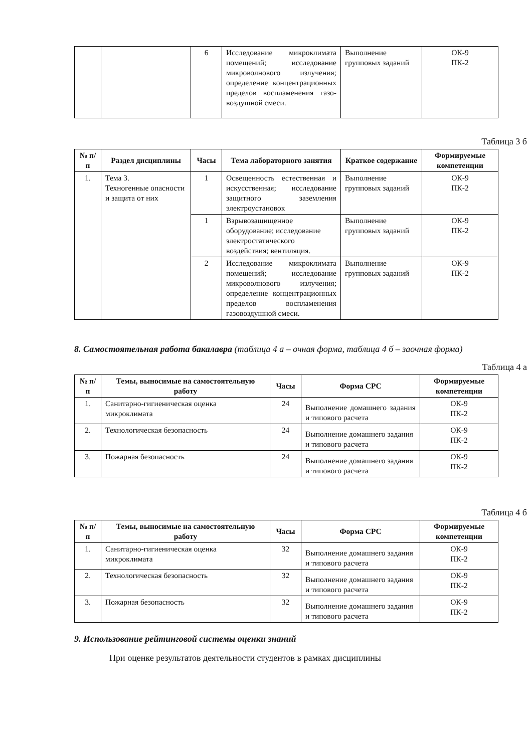| | | 6 | Исследование микроклимата помещений; исследование микроволнового излучения; определение концентрационных пределов воспламенения газо-воздушной смеси. | Выполнение групповых заданий | ОК-9 ПК-2 |
Таблица 3 б
| № п/п | Раздел дисциплины | Часы | Тема лабораторного занятия | Краткое содержание | Формируемые компетенции |
| --- | --- | --- | --- | --- | --- |
| 1. | Тема 3. Техногенные опасности и защита от них | 1 | Освещенность естественная и искусственная; исследование защитного заземления электроустановок | Выполнение групповых заданий | ОК-9 ПК-2 |
| | | 1 | Взрывозащищенное оборудование; исследование электростатического воздействия; вентиляция. | Выполнение групповых заданий | ОК-9 ПК-2 |
| | | 2 | Исследование микроклимата помещений; исследование микроволнового излучения; определение концентрационных пределов воспламенения газовоздушной смеси. | Выполнение групповых заданий | ОК-9 ПК-2 |
8. Самостоятельная работа бакалавра (таблица 4 а – очная форма, таблица 4 б – заочная форма)
Таблица 4 а
| № п/п | Темы, выносимые на самостоятельную работу | Часы | Форма СРС | Формируемые компетенции |
| --- | --- | --- | --- | --- |
| 1. | Санитарно-гигиеническая оценка микроклимата | 24 | Выполнение домашнего задания и типового расчета | ОК-9 ПК-2 |
| 2. | Технологическая безопасность | 24 | Выполнение домашнего задания и типового расчета | ОК-9 ПК-2 |
| 3. | Пожарная безопасность | 24 | Выполнение домашнего задания и типового расчета | ОК-9 ПК-2 |
Таблица 4 б
| № п/п | Темы, выносимые на самостоятельную работу | Часы | Форма СРС | Формируемые компетенции |
| --- | --- | --- | --- | --- |
| 1. | Санитарно-гигиеническая оценка микроклимата | 32 | Выполнение домашнего задания и типового расчета | ОК-9 ПК-2 |
| 2. | Технологическая безопасность | 32 | Выполнение домашнего задания и типового расчета | ОК-9 ПК-2 |
| 3. | Пожарная безопасность | 32 | Выполнение домашнего задания и типового расчета | ОК-9 ПК-2 |
9. Использование рейтинговой системы оценки знаний
При оценке результатов деятельности студентов в рамках дисциплины